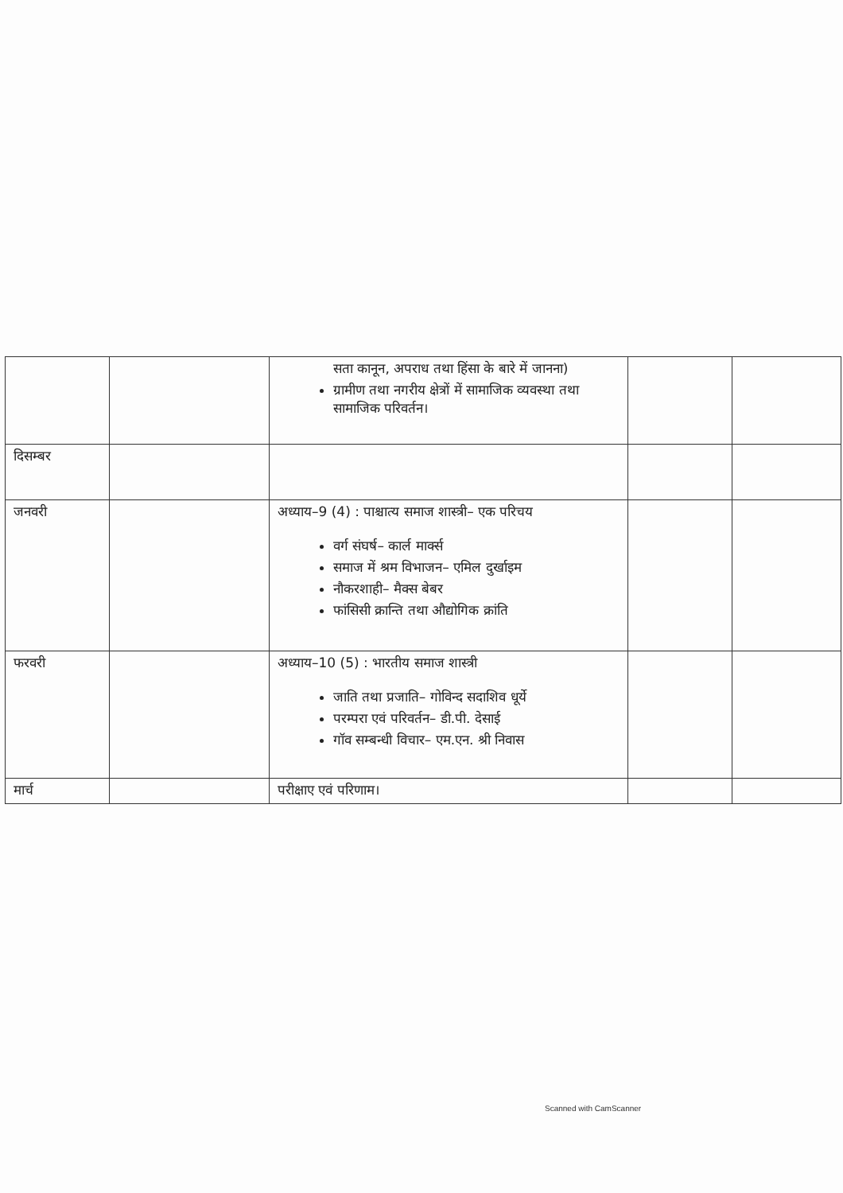| | | सता कानून, अपराध तथा हिंसा के बारे में जानना) ग्रामीण तथा नगरीय क्षेत्रों में सामाजिक व्यवस्था तथा सामाजिक परिवर्तन। | | |
| दिसम्बर | | | | |
| जनवरी | | अध्याय–9 (4) : पाश्चात्य समाज शास्त्री– एक परिचय वर्ग संघर्ष– कार्ल मार्क्स समाज में श्रम विभाजन– एमिल दुर्खाइम नौकरशाही– मैक्स बेबर फांसिसी क्रान्ति तथा औद्योगिक क्रांति | | |
| फरवरी | | अध्याय–10 (5) : भारतीय समाज शास्त्री जाति तथा प्रजाति– गोविन्द सदाशिव धूर्ये परम्परा एवं परिवर्तन– डी.पी. देसाई गॉव सम्बन्धी विचार– एम.एन. श्री निवास | | |
| मार्च | | परीक्षाए एवं परिणाम। | | |
Scanned with CamScanner